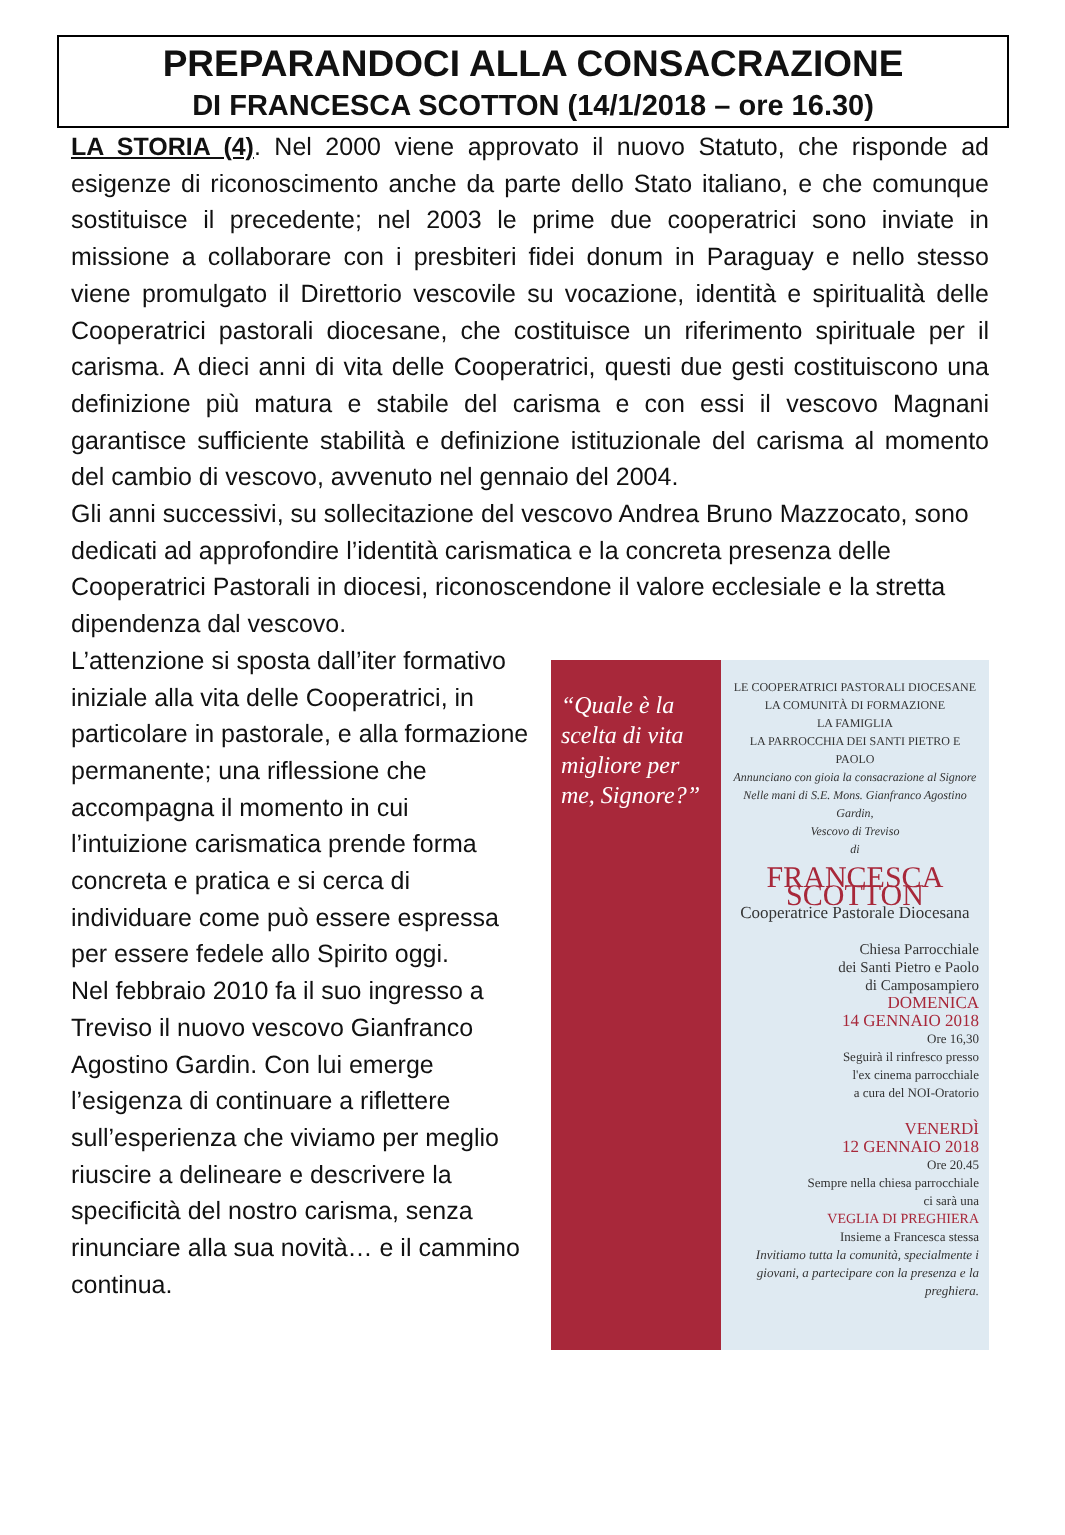PREPARANDOCI ALLA CONSACRAZIONE
DI FRANCESCA SCOTTON (14/1/2018 – ore 16.30)
LA STORIA (4). Nel 2000 viene approvato il nuovo Statuto, che risponde ad esigenze di riconoscimento anche da parte dello Stato italiano, e che comunque sostituisce il precedente; nel 2003 le prime due cooperatrici sono inviate in missione a collaborare con i presbiteri fidei donum in Paraguay e nello stesso viene promulgato il Direttorio vescovile su vocazione, identità e spiritualità delle Cooperatrici pastorali diocesane, che costituisce un riferimento spirituale per il carisma. A dieci anni di vita delle Cooperatrici, questi due gesti costituiscono una definizione più matura e stabile del carisma e con essi il vescovo Magnani garantisce sufficiente stabilità e definizione istituzionale del carisma al momento del cambio di vescovo, avvenuto nel gennaio del 2004.
Gli anni successivi, su sollecitazione del vescovo Andrea Bruno Mazzocato, sono dedicati ad approfondire l’identità carismatica e la concreta presenza delle Cooperatrici Pastorali in diocesi, riconoscendone il valore ecclesiale e la stretta dipendenza dal vescovo.
L’attenzione si sposta dall’iter formativo iniziale alla vita delle Cooperatrici, in particolare in pastorale, e alla formazione permanente; una riflessione che accompagna il momento in cui l’intuizione carismatica prende forma concreta e pratica e si cerca di individuare come può essere espressa per essere fedele allo Spirito oggi.
Nel febbraio 2010 fa il suo ingresso a Treviso il nuovo vescovo Gianfranco Agostino Gardin. Con lui emerge l’esigenza di continuare a riflettere sull’esperienza che viviamo per meglio riuscire a delineare e descrivere la specificità del nostro carisma, senza rinunciare alla sua novità… e il cammino continua.
“Quale è la scelta di vita migliore per me, Signore?”
LE COOPERATRICI PASTORALI DIOCESANE
LA COMUNITÀ DI FORMAZIONE
LA FAMIGLIA
LA PARROCCHIA DEI SANTI PIETRO E PAOLO
Annunciano con gioia la consacrazione al Signore
Nelle mani di S.E. Mons. Gianfranco Agostino Gardin,
Vescovo di Treviso
di
FRANCESCA SCOTTON
Cooperatrice Pastorale Diocesana
Chiesa Parrocchiale
dei Santi Pietro e Paolo
di Camposampiero
DOMENICA
14 GENNAIO 2018
Ore 16,30
Seguirà il rinfresco presso
l'ex cinema parrocchiale
a cura del NOI-Oratorio
VENERDÌ
12 GENNAIO 2018
Ore 20.45
Sempre nella chiesa parrocchiale
ci sarà una
VEGLIA DI PREGHIERA
Insieme a Francesca stessa
Invitiamo tutta la comunità, specialmente i giovani, a partecipare con la presenza e la preghiera.